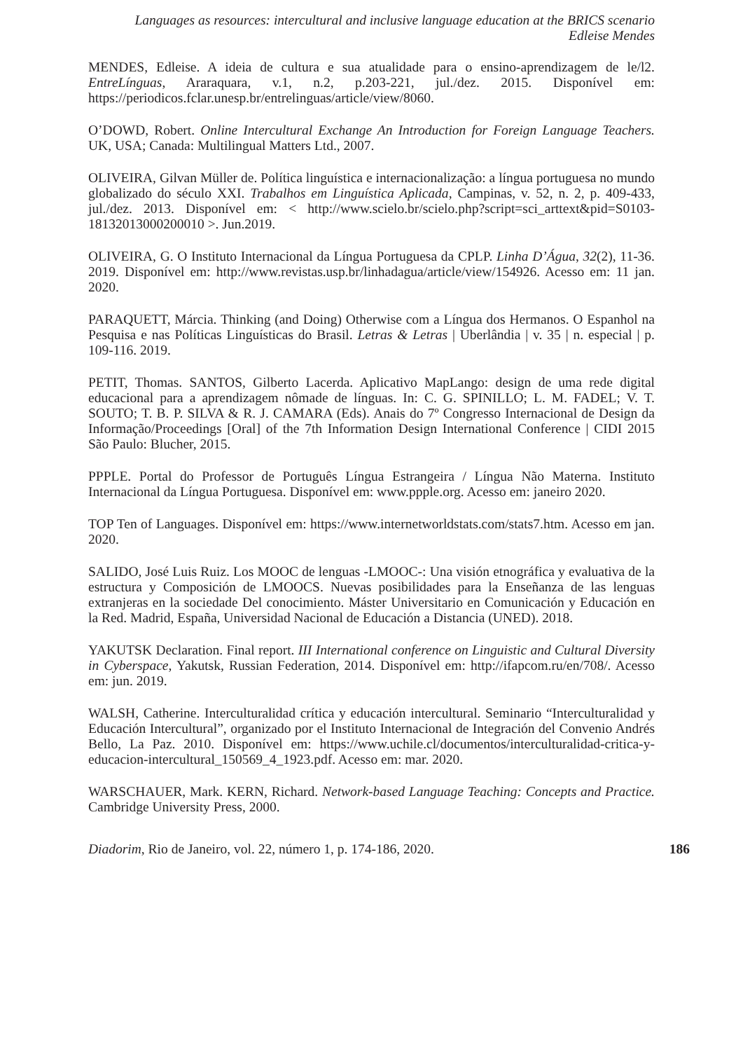Languages as resources: intercultural and inclusive language education at the BRICS scenario
Edleise Mendes
MENDES, Edleise. A ideia de cultura e sua atualidade para o ensino-aprendizagem de le/l2. EntreLínguas, Araraquara, v.1, n.2, p.203-221, jul./dez. 2015. Disponível em: https://periodicos.fclar.unesp.br/entrelinguas/article/view/8060.
O’DOWD, Robert. Online Intercultural Exchange An Introduction for Foreign Language Teachers. UK, USA; Canada: Multilingual Matters Ltd., 2007.
OLIVEIRA, Gilvan Müller de. Política linguística e internacionalização: a língua portuguesa no mundo globalizado do século XXI. Trabalhos em Linguística Aplicada, Campinas, v. 52, n. 2, p. 409-433, jul./dez. 2013. Disponível em: < http://www.scielo.br/scielo.php?script=sci_arttext&pid=S0103-18132013000200010 >. Jun.2019.
OLIVEIRA, G. O Instituto Internacional da Língua Portuguesa da CPLP. Linha D’Água, 32(2), 11-36. 2019. Disponível em: http://www.revistas.usp.br/linhadagua/article/view/154926. Acesso em: 11 jan. 2020.
PARAQUETT, Márcia. Thinking (and Doing) Otherwise com a Língua dos Hermanos. O Espanhol na Pesquisa e nas Políticas Linguísticas do Brasil. Letras & Letras | Uberlândia | v. 35 | n. especial | p. 109-116. 2019.
PETIT, Thomas. SANTOS, Gilberto Lacerda. Aplicativo MapLango: design de uma rede digital educacional para a aprendizagem nômade de línguas. In: C. G. SPINILLO; L. M. FADEL; V. T. SOUTO; T. B. P. SILVA & R. J. CAMARA (Eds). Anais do 7º Congresso Internacional de Design da Informação/Proceedings [Oral] of the 7th Information Design International Conference | CIDI 2015 São Paulo: Blucher, 2015.
PPPLE. Portal do Professor de Português Língua Estrangeira / Língua Não Materna. Instituto Internacional da Língua Portuguesa. Disponível em: www.ppple.org. Acesso em: janeiro 2020.
TOP Ten of Languages. Disponível em: https://www.internetworldstats.com/stats7.htm. Acesso em jan. 2020.
SALIDO, José Luis Ruiz. Los MOOC de lenguas -LMOOC-: Una visión etnográfica y evaluativa de la estructura y Composición de LMOOCS. Nuevas posibilidades para la Enseñanza de las lenguas extranjeras en la sociedade Del conocimiento. Máster Universitario en Comunicación y Educación en la Red. Madrid, España, Universidad Nacional de Educación a Distancia (UNED). 2018.
YAKUTSK Declaration. Final report. III International conference on Linguistic and Cultural Diversity in Cyberspace, Yakutsk, Russian Federation, 2014. Disponível em: http://ifapcom.ru/en/708/. Acesso em: jun. 2019.
WALSH, Catherine. Interculturalidad crítica y educación intercultural. Seminario “Interculturalidad y Educación Intercultural”, organizado por el Instituto Internacional de Integración del Convenio Andrés Bello, La Paz. 2010. Disponível em: https://www.uchile.cl/documentos/interculturalidad-critica-y-educacion-intercultural_150569_4_1923.pdf. Acesso em: mar. 2020.
WARSCHAUER, Mark. KERN, Richard. Network-based Language Teaching: Concepts and Practice. Cambridge University Press, 2000.
Diadorim, Rio de Janeiro, vol. 22, número 1, p. 174-186, 2020. 186